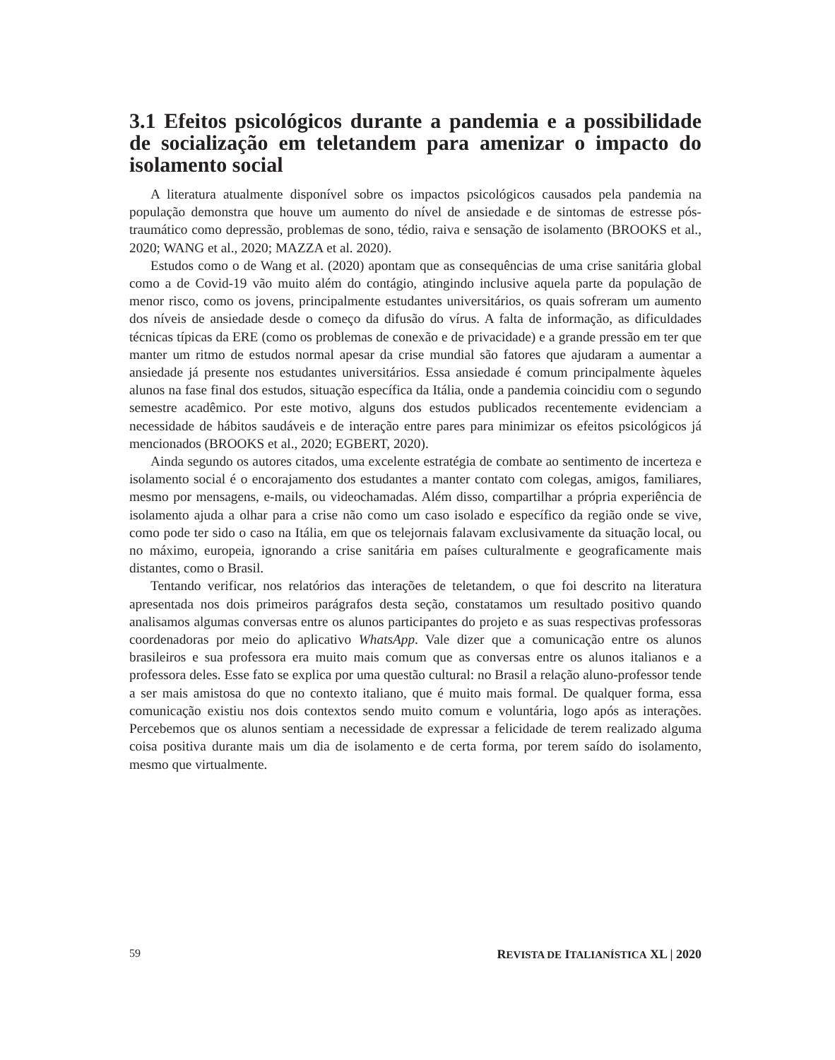3.1 Efeitos psicológicos durante a pandemia e a possibilidade de socialização em teletandem para amenizar o impacto do isolamento social
A literatura atualmente disponível sobre os impactos psicológicos causados pela pandemia na população demonstra que houve um aumento do nível de ansiedade e de sintomas de estresse pós-traumático como depressão, problemas de sono, tédio, raiva e sensação de isolamento (BROOKS et al., 2020; WANG et al., 2020; MAZZA et al. 2020).
Estudos como o de Wang et al. (2020) apontam que as consequências de uma crise sanitária global como a de Covid-19 vão muito além do contágio, atingindo inclusive aquela parte da população de menor risco, como os jovens, principalmente estudantes universitários, os quais sofreram um aumento dos níveis de ansiedade desde o começo da difusão do vírus. A falta de informação, as dificuldades técnicas típicas da ERE (como os problemas de conexão e de privacidade) e a grande pressão em ter que manter um ritmo de estudos normal apesar da crise mundial são fatores que ajudaram a aumentar a ansiedade já presente nos estudantes universitários. Essa ansiedade é comum principalmente àqueles alunos na fase final dos estudos, situação específica da Itália, onde a pandemia coincidiu com o segundo semestre acadêmico. Por este motivo, alguns dos estudos publicados recentemente evidenciam a necessidade de hábitos saudáveis e de interação entre pares para minimizar os efeitos psicológicos já mencionados (BROOKS et al., 2020; EGBERT, 2020).
Ainda segundo os autores citados, uma excelente estratégia de combate ao sentimento de incerteza e isolamento social é o encorajamento dos estudantes a manter contato com colegas, amigos, familiares, mesmo por mensagens, e-mails, ou videochamadas. Além disso, compartilhar a própria experiência de isolamento ajuda a olhar para a crise não como um caso isolado e específico da região onde se vive, como pode ter sido o caso na Itália, em que os telejornais falavam exclusivamente da situação local, ou no máximo, europeia, ignorando a crise sanitária em países culturalmente e geograficamente mais distantes, como o Brasil.
Tentando verificar, nos relatórios das interações de teletandem, o que foi descrito na literatura apresentada nos dois primeiros parágrafos desta seção, constatamos um resultado positivo quando analisamos algumas conversas entre os alunos participantes do projeto e as suas respectivas professoras coordenadoras por meio do aplicativo WhatsApp. Vale dizer que a comunicação entre os alunos brasileiros e sua professora era muito mais comum que as conversas entre os alunos italianos e a professora deles. Esse fato se explica por uma questão cultural: no Brasil a relação aluno-professor tende a ser mais amistosa do que no contexto italiano, que é muito mais formal. De qualquer forma, essa comunicação existiu nos dois contextos sendo muito comum e voluntária, logo após as interações. Percebemos que os alunos sentiam a necessidade de expressar a felicidade de terem realizado alguma coisa positiva durante mais um dia de isolamento e de certa forma, por terem saído do isolamento, mesmo que virtualmente.
59 REVISTA DE ITALIANÍSTICA XL | 2020